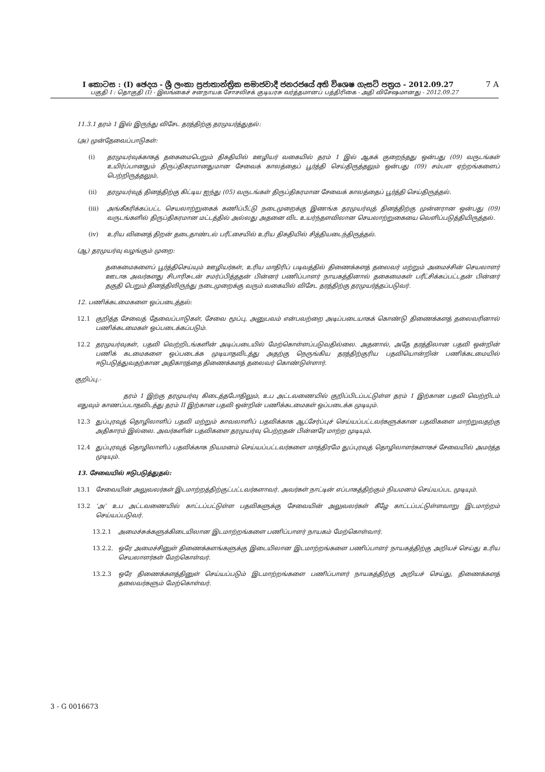7 A I කොටස : (I) ඡෙදය - ශ්‍රී ලංකා ප්‍රජාතාන්ත්‍රික සමාජවාදී ජනරජයේ අති විශෙෂ ගැසට් පත්‍රය - 2012.09.27
பகுதி I : தொகுதி (I) - இலங்கைச் சனநாயக சோசலிசக் குடியரசு வர்த்தமானப் பத்திரிகை - அதி விசேஷமானது - 2012.09.27
11.3.1 தரம் 1 இல் இருந்து விசேட தரத்திற்கு தரமுயர்த்துதல்:
(அ) முன்தேவைப்பாடுகள்:
(i) தரமுயர்வுக்காகத் தகைமைபெறும் திகதியில் ஊழியர் வகையில் தரம் 1 இல் ஆகக் குறைந்தது ஒன்பது (09) வருடங்கள் உயிர்ப்பானதும் திருப்திகரமானதுமான சேவைக் காலத்தைப் பூர்த்தி செய்திருத்தலும் ஒன்பது (09) சம்பள ஏற்றங்களைப் பெற்றிருத்தலும்,
(ii) தரமுயர்வுத் தினத்திற்கு கிட்டிய ஐந்து (05) வருடங்கள் திருப்திகரமான சேவைக் காலத்தைப் பூர்த்தி செய்திருத்தல்.
(iii) அங்கீகரிக்கப்பட்ட செயலாற்றுகைக் கணிப்பீட்டு நடைமுறைக்கு இணங்க தரமுயர்வுத் தினத்திற்கு முன்னரான ஒன்பது (09) வருடங்களில் திருப்திகரமான மட்டத்தில் அல்லது அதனை விட உயர்ந்தளவிலான செயலாற்றுகையை வெளிப்படுத்தியிருத்தல்.
(iv) உரிய வினைத் திறன் தடைதாண்டல் பரீட்சையில் உரிய திகதியில் சித்தியடைந்திருத்தல்.
(ஆ) தரமுயர்வு வழங்கும் முறை:
தகைமைகளைப் பூர்த்திசெய்யும் ஊழியர்கள், உரிய மாதிரிப் படிவத்தில் திணைக்களத் தலைவர் மற்றும் அமைச்சின் செயலாளர் ஊடாக அவர்களது சிபாரிசுடன் சமர்ப்பித்ததன் பின்னர் பணிப்பாளர் நாயகத்தினால் தகைமைகள் பரீட்சிக்கப்பட்டதன் பின்னர் தகுதி பெறும் தினத்திலிருந்து நடைமுறைக்கு வரும் வகையில் விசேட தரத்திற்கு தரமுயர்த்தப்படுவர்.
12. பணிக்கடமைகளை ஒப்படைத்தல்:
12.1 குறித்த சேவைத் தேவைப்பாடுகள், சேவை மூப்பு, அனுபவம் என்பவற்றை அடிப்படையாகக் கொண்டு திணைக்களத் தலைவரினால் பணிக்கடமைகள் ஒப்படைக்கப்படும்.
12.2 தரமுயர்வுகள், பதவி வெற்றிடங்களின் அடிப்படையில் மேற்கொள்ளப்படுவதில்லை. அதனால், அதே தரத்திலான பதவி ஒன்றின் பணிக் கடமைகளை ஒப்படைக்க முடியாதவிடத்து அதற்கு நெருங்கிய தரத்திற்குரிய பதவியொன்றின் பணிக்கடமையில் ஈடுபடுத்துவதற்கான அதிகாரத்தை திணைக்களத் தலைவர் கொண்டுள்ளார்.
குறிப்பு.-
தரம் 1 இற்கு தரமுயர்வு கிடைத்தபோதிலும், உப அட்டவணையில் குறிப்பிடப்பட்டுள்ள தரம் 1 இற்கான பதவி வெற்றிடம் எதுவும் காணப்படாதவிடத்து தரம் II இற்கான பதவி ஒன்றின் பணிக்கடமைகள் ஒப்படைக்க முடியும்.
12.3 துப்புரவுத் தொழிலாளிப் பதவி மற்றும் காவலாளிப் பதவிக்காக ஆட்சேர்ப்புச் செய்யப்பட்டவர்களுக்கான பதவிகளை மாற்றுவதற்கு அதிகாரம் இல்லை. அவர்களின் பதவிகளை தரமுயர்வு பெற்றதன் பின்னரே மாற்ற முடியும்.
12.4 துப்புரவுத் தொழிலாளிப் பதவிக்காக நியமனம் செய்யப்பட்டவர்களை மாத்திரமே துப்புரவுத் தொழிலாளர்களாகச் சேவையில் அமர்த்த முடியும்.
13. சேவையில் ஈடுபடுத்துதல்:
13.1 சேவையின் அலுவலர்கள் இடமாற்றத்திற்குட்பட்டவர்களாவர். அவர்கள் நாட்டின் எப்பாகத்திற்கும் நியமனம் செய்யப்பட முடியும்.
13.2 ‘அ’ உப அட்டவணையில் காட்டப்பட்டுள்ள பதவிகளுக்கு சேவையின் அலுவலர்கள் கீழே காட்டப்பட்டுள்ளவாறு இடமாற்றம் செய்யப்படுவர்.
13.2.1 அமைச்சுக்களுக்கிடையிலான இடமாற்றங்களை பணிப்பாளர் நாயகம் மேற்கொள்வார்.
13.2.2. ஒரே அமைச்சினுள் திணைக்களங்களுக்கு இடையிலான இடமாற்றங்களை பணிப்பாளர் நாயகத்திற்கு அறியச் செய்து உரிய செயலாளர்கள் மேற்கொள்வர்.
13.2.3 ஒரே திணைக்களத்தினுள் செய்யப்படும் இடமாற்றங்களை பணிப்பாளர் நாயகத்திற்கு அறியச் செய்து, திணைக்களத் தலைவர்களும் மேற்கொள்வர்.
3 - G 0016673